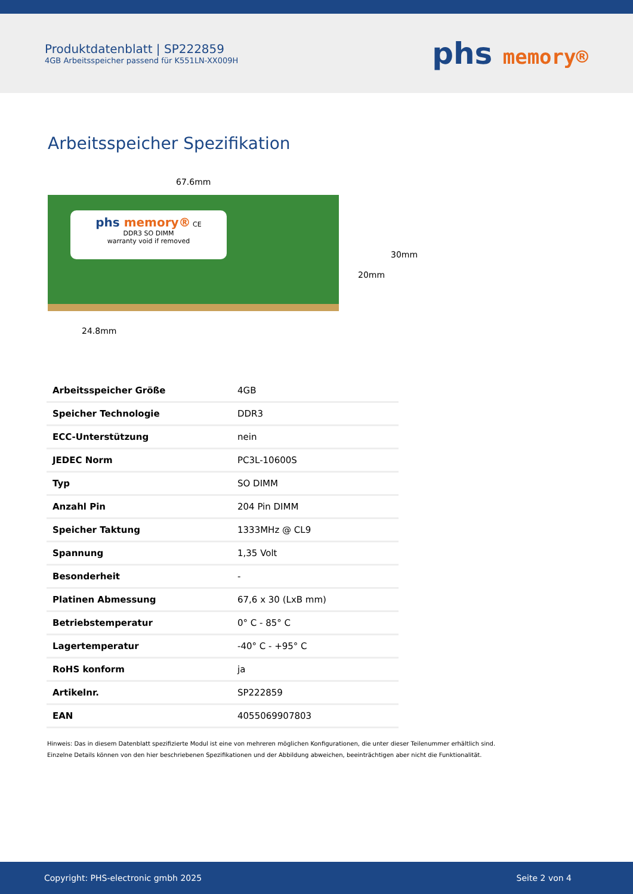Produktdatenblatt | SP222859
4GB Arbeitsspeicher passend für K551LN-XX009H
phs memory®
Arbeitsspeicher Spezifikation
67.6mm
phs memory® CE
DDR3 SO DIMM
warranty void if removed
30mm
20mm
24.8mm
| Arbeitsspeicher Größe | 4GB |
| Speicher Technologie | DDR3 |
| ECC-Unterstützung | nein |
| JEDEC Norm | PC3L-10600S |
| Typ | SO DIMM |
| Anzahl Pin | 204 Pin DIMM |
| Speicher Taktung | 1333MHz @ CL9 |
| Spannung | 1,35 Volt |
| Besonderheit | - |
| Platinen Abmessung | 67,6 x 30 (LxB mm) |
| Betriebstemperatur | 0° C - 85° C |
| Lagertemperatur | -40° C - +95° C |
| RoHS konform | ja |
| Artikelnr. | SP222859 |
| EAN | 4055069907803 |
Hinweis: Das in diesem Datenblatt spezifizierte Modul ist eine von mehreren möglichen Konfigurationen, die unter dieser Teilenummer erhältlich sind.
Einzelne Details können von den hier beschriebenen Spezifikationen und der Abbildung abweichen, beeinträchtigen aber nicht die Funktionalität.
Copyright: PHS-electronic gmbh 2025 Seite 2 von 4